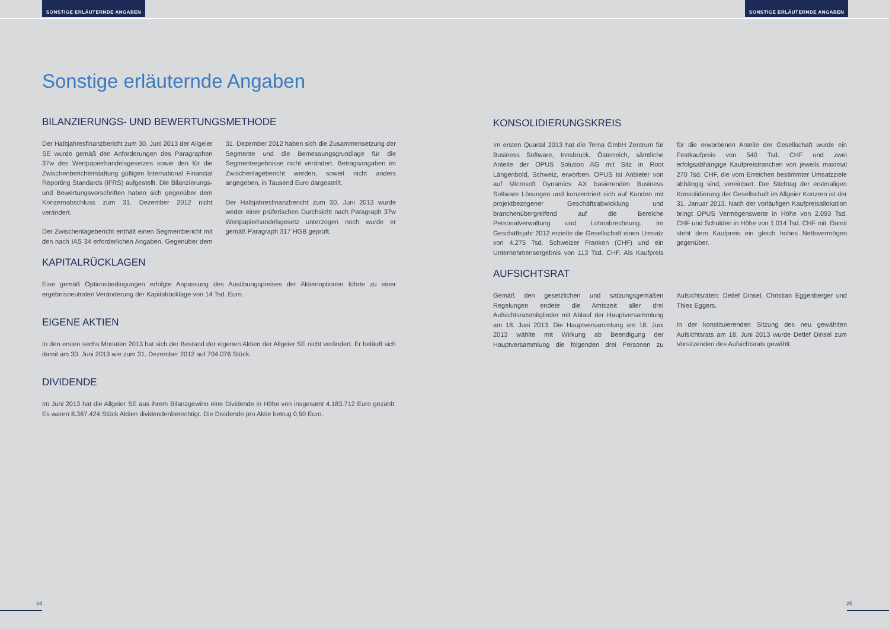SONSTIGE ERLÄUTERNDE ANGABEN SONSTIGE ERLÄUTERNDE ANGABEN
Sonstige erläuternde Angaben
BILANZIERUNGS- UND BEWERTUNGSMETHODE
Der Halbjahresfinanzbericht zum 30. Juni 2013 der Allgeier SE wurde gemäß den Anforderungen des Paragraphen 37w des Wertpapierhandelsgesetzes sowie den für die Zwischenberichterstattung gültigen International Financial Reporting Standards (IFRS) aufgestellt. Die Bilanzierungs- und Bewertungsvorschriften haben sich gegenüber dem Konzernabschluss zum 31. Dezember 2012 nicht verändert.
Der Zwischenlagebericht enthält einen Segmentbericht mit den nach IAS 34 erforderlichen Angaben. Gegenüber dem 31. Dezember 2012 haben sich die Zusammensetzung der Segmente und die Bemessungsgrundlage für die Segmentergebnisse nicht verändert. Betragsangaben im Zwischenlagebericht werden, soweit nicht anders angegeben, in Tausend Euro dargestellt.
Der Halbjahresfinanzbericht zum 30. Juni 2013 wurde weder einer prüferischen Durchsicht nach Paragraph 37w Wertpapierhandelsgesetz unterzogen noch wurde er gemäß Paragraph 317 HGB geprüft.
KAPITALRÜCKLAGEN
Eine gemäß Optionsbedingungen erfolgte Anpassung des Ausübungspreises der Aktienoptionen führte zu einer ergebnisneutralen Veränderung der Kapitalrücklage von 14 Tsd. Euro.
EIGENE AKTIEN
In den ersten sechs Monaten 2013 hat sich der Bestand der eigenen Aktien der Allgeier SE nicht verändert. Er beläuft sich damit am 30. Juni 2013 wie zum 31. Dezember 2012 auf 704.076 Stück.
DIVIDENDE
Im Juni 2013 hat die Allgeier SE aus ihrem Bilanzgewinn eine Dividende in Höhe von insgesamt 4.183.712 Euro gezahlt. Es waren 8.367.424 Stück Aktien dividendenberechtigt. Die Dividende pro Aktie betrug 0,50 Euro.
KONSOLIDIERUNGSKREIS
Im ersten Quartal 2013 hat die Terna GmbH Zentrum für Business Software, Innsbruck, Österreich, sämtliche Anteile der OPUS Solution AG mit Sitz in Root Längenbold, Schweiz, erworben. OPUS ist Anbieter von auf Microsoft Dynamics AX basierenden Business Software Lösungen und konzentriert sich auf Kunden mit projektbezogener Geschäftsabwicklung und branchenübergreifend auf die Bereiche Personalverwaltung und Lohnabrechnung. Im Geschäftsjahr 2012 erzielte die Gesellschaft einen Umsatz von 4.275 Tsd. Schweizer Franken (CHF) und ein Unternehmensergebnis von 113 Tsd. CHF. Als Kaufpreis für die erworbenen Anteile der Gesellschaft wurde ein Festkaufpreis von 540 Tsd. CHF und zwei erfolgsabhängige Kaufpreistranchen von jeweils maximal 270 Tsd. CHF, die vom Erreichen bestimmter Umsatzziele abhängig sind, vereinbart. Der Stichtag der erstmaligen Konsolidierung der Gesellschaft im Allgeier Konzern ist der 31. Januar 2013. Nach der vorläufigen Kaufpreisallokation bringt OPUS Vermögenswerte in Höhe von 2.093 Tsd. CHF und Schulden in Höhe von 1.014 Tsd. CHF mit. Damit steht dem Kaufpreis ein gleich hohes Nettovermögen gegenüber.
AUFSICHTSRAT
Gemäß den gesetzlichen und satzungsgemäßen Regelungen endete die Amtszeit aller drei Aufsichtsratsmitglieder mit Ablauf der Hauptversammlung am 18. Juni 2013. Die Hauptversammlung am 18. Juni 2013 wählte mit Wirkung ab Beendigung der Hauptversammlung die folgenden drei Personen zu Aufsichtsräten: Detlef Dinsel, Christian Eggenberger und Thies Eggers.
In der konstituierenden Sitzung des neu gewählten Aufsichtsrats am 18. Juni 2013 wurde Detlef Dinsel zum Vorsitzenden des Aufsichtsrats gewählt.
24 25